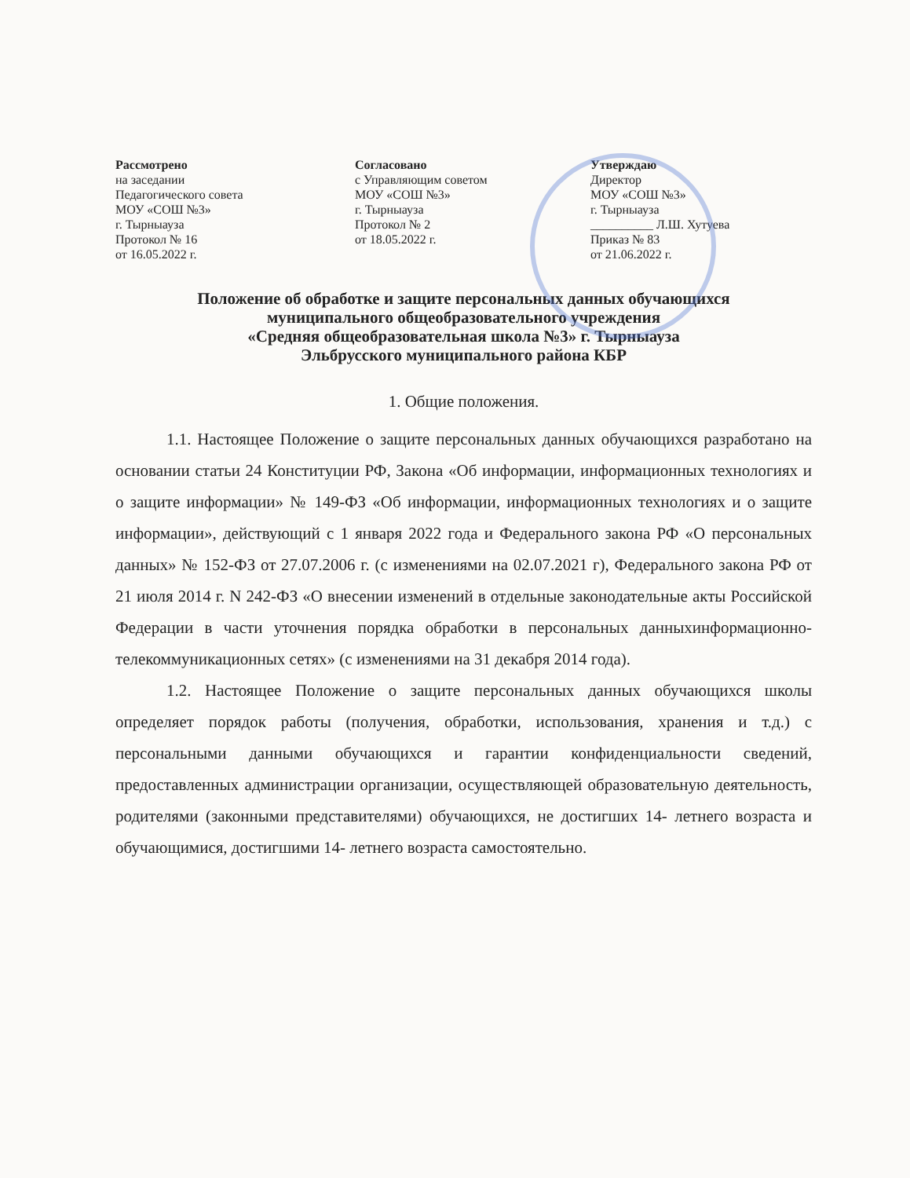Рассмотрено
на заседании
Педагогического совета
МОУ «СОШ №3»
г. Тырныауза
Протокол № 16
от 16.05.2022 г.
Согласовано
с Управляющим советом
МОУ «СОШ №3»
г. Тырныауза
Протокол № 2
от 18.05.2022 г.
Утверждаю
Директор
МОУ «СОШ №3»
г. Тырныауза
__________ Л.Ш. Хутуева
Приказ № 83
от 21.06.2022 г.
Положение об обработке и защите персональных данных обучающихся
муниципального общеобразовательного учреждения
«Средняя общеобразовательная школа №3» г. Тырныауза
Эльбрусского муниципального района КБР
1. Общие положения.
1.1. Настоящее Положение о защите персональных данных обучающихся разработано на основании статьи 24 Конституции РФ, Закона «Об информации, информационных технологиях и о защите информации» № 149-ФЗ «Об информации, информационных технологиях и о защите информации», действующий с 1 января 2022 года и Федерального закона РФ «О персональных данных» № 152-ФЗ от 27.07.2006 г. (с изменениями на 02.07.2021 г), Федерального закона РФ от 21 июля 2014 г. N 242-ФЗ «О внесении изменений в отдельные законодательные акты Российской Федерации в части уточнения порядка обработки в персональных данныхинформационно-телекоммуникационных сетях» (с изменениями на 31 декабря 2014 года).
1.2. Настоящее Положение о защите персональных данных обучающихся школы определяет порядок работы (получения, обработки, использования, хранения и т.д.) с персональными данными обучающихся и гарантии конфиденциальности сведений, предоставленных администрации организации, осуществляющей образовательную деятельность, родителями (законными представителями) обучающихся, не достигших 14- летнего возраста и обучающимися, достигшими 14- летнего возраста самостоятельно.